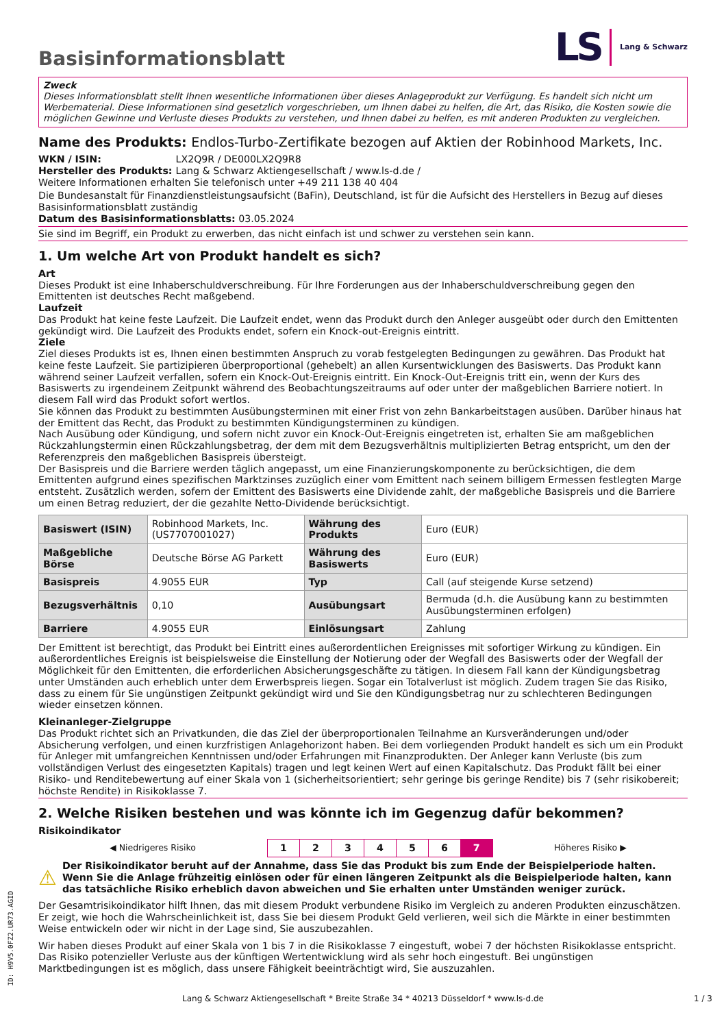Basisinformationsblatt
LS Lang & Schwarz
Zweck
Dieses Informationsblatt stellt Ihnen wesentliche Informationen über dieses Anlageprodukt zur Verfügung. Es handelt sich nicht um Werbematerial. Diese Informationen sind gesetzlich vorgeschrieben, um Ihnen dabei zu helfen, die Art, das Risiko, die Kosten sowie die möglichen Gewinne und Verluste dieses Produkts zu verstehen, und Ihnen dabei zu helfen, es mit anderen Produkten zu vergleichen.
Name des Produkts: Endlos-Turbo-Zertifikate bezogen auf Aktien der Robinhood Markets, Inc.
WKN / ISIN: LX2Q9R / DE000LX2Q9R8
Hersteller des Produkts: Lang & Schwarz Aktiengesellschaft / www.ls-d.de /
Weitere Informationen erhalten Sie telefonisch unter +49 211 138 40 404
Die Bundesanstalt für Finanzdienstleistungsaufsicht (BaFin), Deutschland, ist für die Aufsicht des Herstellers in Bezug auf dieses Basisinformationsblatt zuständig
Datum des Basisinformationsblatts: 03.05.2024
Sie sind im Begriff, ein Produkt zu erwerben, das nicht einfach ist und schwer zu verstehen sein kann.
1. Um welche Art von Produkt handelt es sich?
Art
Dieses Produkt ist eine Inhaberschuldverschreibung. Für Ihre Forderungen aus der Inhaberschuldverschreibung gegen den Emittenten ist deutsches Recht maßgebend.
Laufzeit
Das Produkt hat keine feste Laufzeit. Die Laufzeit endet, wenn das Produkt durch den Anleger ausgeübt oder durch den Emittenten gekündigt wird. Die Laufzeit des Produkts endet, sofern ein Knock-out-Ereignis eintritt.
Ziele
Ziel dieses Produkts ist es, Ihnen einen bestimmten Anspruch zu vorab festgelegten Bedingungen zu gewähren. Das Produkt hat keine feste Laufzeit. Sie partizipieren überproportional (gehebelt) an allen Kursentwicklungen des Basiswerts. Das Produkt kann während seiner Laufzeit verfallen, sofern ein Knock-Out-Ereignis eintritt. Ein Knock-Out-Ereignis tritt ein, wenn der Kurs des Basiswerts zu irgendeinem Zeitpunkt während des Beobachtungszeitraums auf oder unter der maßgeblichen Barriere notiert. In diesem Fall wird das Produkt sofort wertlos.
Sie können das Produkt zu bestimmten Ausübungsterminen mit einer Frist von zehn Bankarbeitstagen ausüben. Darüber hinaus hat der Emittent das Recht, das Produkt zu bestimmten Kündigungsterminen zu kündigen.
Nach Ausübung oder Kündigung, und sofern nicht zuvor ein Knock-Out-Ereignis eingetreten ist, erhalten Sie am maßgeblichen Rückzahlungstermin einen Rückzahlungsbetrag, der dem mit dem Bezugsverhältnis multiplizierten Betrag entspricht, um den der Referenzpreis den maßgeblichen Basispreis übersteigt.
Der Basispreis und die Barriere werden täglich angepasst, um eine Finanzierungskomponente zu berücksichtigen, die dem Emittenten aufgrund eines spezifischen Marktzinses zuzüglich einer vom Emittent nach seinem billigem Ermessen festlegten Marge entsteht. Zusätzlich werden, sofern der Emittent des Basiswerts eine Dividende zahlt, der maßgebliche Basispreis und die Barriere um einen Betrag reduziert, der die gezahlte Netto-Dividende berücksichtigt.
| Basiswert (ISIN) | Robinhood Markets, Inc. (US7707001027) | Währung des Produkts | Euro (EUR) |
| Maßgebliche Börse | Deutsche Börse AG Parkett | Währung des Basiswerts | Euro (EUR) |
| Basispreis | 4.9055 EUR | Typ | Call (auf steigende Kurse setzend) |
| Bezugsverhältnis | 0,10 | Ausübungsart | Bermuda (d.h. die Ausübung kann zu bestimmten Ausübungsterminen erfolgen) |
| Barriere | 4.9055 EUR | Einlösungsart | Zahlung |
Der Emittent ist berechtigt, das Produkt bei Eintritt eines außerordentlichen Ereignisses mit sofortiger Wirkung zu kündigen. Ein außerordentliches Ereignis ist beispielsweise die Einstellung der Notierung oder der Wegfall des Basiswerts oder der Wegfall der Möglichkeit für den Emittenten, die erforderlichen Absicherungsgeschäfte zu tätigen. In diesem Fall kann der Kündigungsbetrag unter Umständen auch erheblich unter dem Erwerbspreis liegen. Sogar ein Totalverlust ist möglich. Zudem tragen Sie das Risiko, dass zu einem für Sie ungünstigen Zeitpunkt gekündigt wird und Sie den Kündigungsbetrag nur zu schlechteren Bedingungen wieder einsetzen können.
Kleinanleger-Zielgruppe
Das Produkt richtet sich an Privatkunden, die das Ziel der überproportionalen Teilnahme an Kursveränderungen und/oder Absicherung verfolgen, und einen kurzfristigen Anlagehorizont haben. Bei dem vorliegenden Produkt handelt es sich um ein Produkt für Anleger mit umfangreichen Kenntnissen und/oder Erfahrungen mit Finanzprodukten. Der Anleger kann Verluste (bis zum vollständigen Verlust des eingesetzten Kapitals) tragen und legt keinen Wert auf einen Kapitalschutz. Das Produkt fällt bei einer Risiko- und Renditebewertung auf einer Skala von 1 (sicherheitsorientiert; sehr geringe bis geringe Rendite) bis 7 (sehr risikobereit; höchste Rendite) in Risikoklasse 7.
2. Welche Risiken bestehen und was könnte ich im Gegenzug dafür bekommen?
Risikoindikator
| ◀ Niedrigeres Risiko | 1 | 2 | 3 | 4 | 5 | 6 | 7 | Höheres Risiko ▶ |
⚠ Der Risikoindikator beruht auf der Annahme, dass Sie das Produkt bis zum Ende der Beispielperiode halten. Wenn Sie die Anlage frühzeitig einlösen oder für einen längeren Zeitpunkt als die Beispielperiode halten, kann das tatsächliche Risiko erheblich davon abweichen und Sie erhalten unter Umständen weniger zurück.
Der Gesamtrisikoindikator hilft Ihnen, das mit diesem Produkt verbundene Risiko im Vergleich zu anderen Produkten einzuschätzen. Er zeigt, wie hoch die Wahrscheinlichkeit ist, dass Sie bei diesem Produkt Geld verlieren, weil sich die Märkte in einer bestimmten Weise entwickeln oder wir nicht in der Lage sind, Sie auszubezahlen.
Wir haben dieses Produkt auf einer Skala von 1 bis 7 in die Risikoklasse 7 eingestuft, wobei 7 der höchsten Risikoklasse entspricht. Das Risiko potenzieller Verluste aus der künftigen Wertentwicklung wird als sehr hoch eingestuft. Bei ungünstigen Marktbedingungen ist es möglich, dass unsere Fähigkeit beeinträchtigt wird, Sie auszuzahlen.
ID: H9V5.0FZ2.UR73.AGID
Lang & Schwarz Aktiengesellschaft * Breite Straße 34 * 40213 Düsseldorf * www.ls-d.de 1 / 3